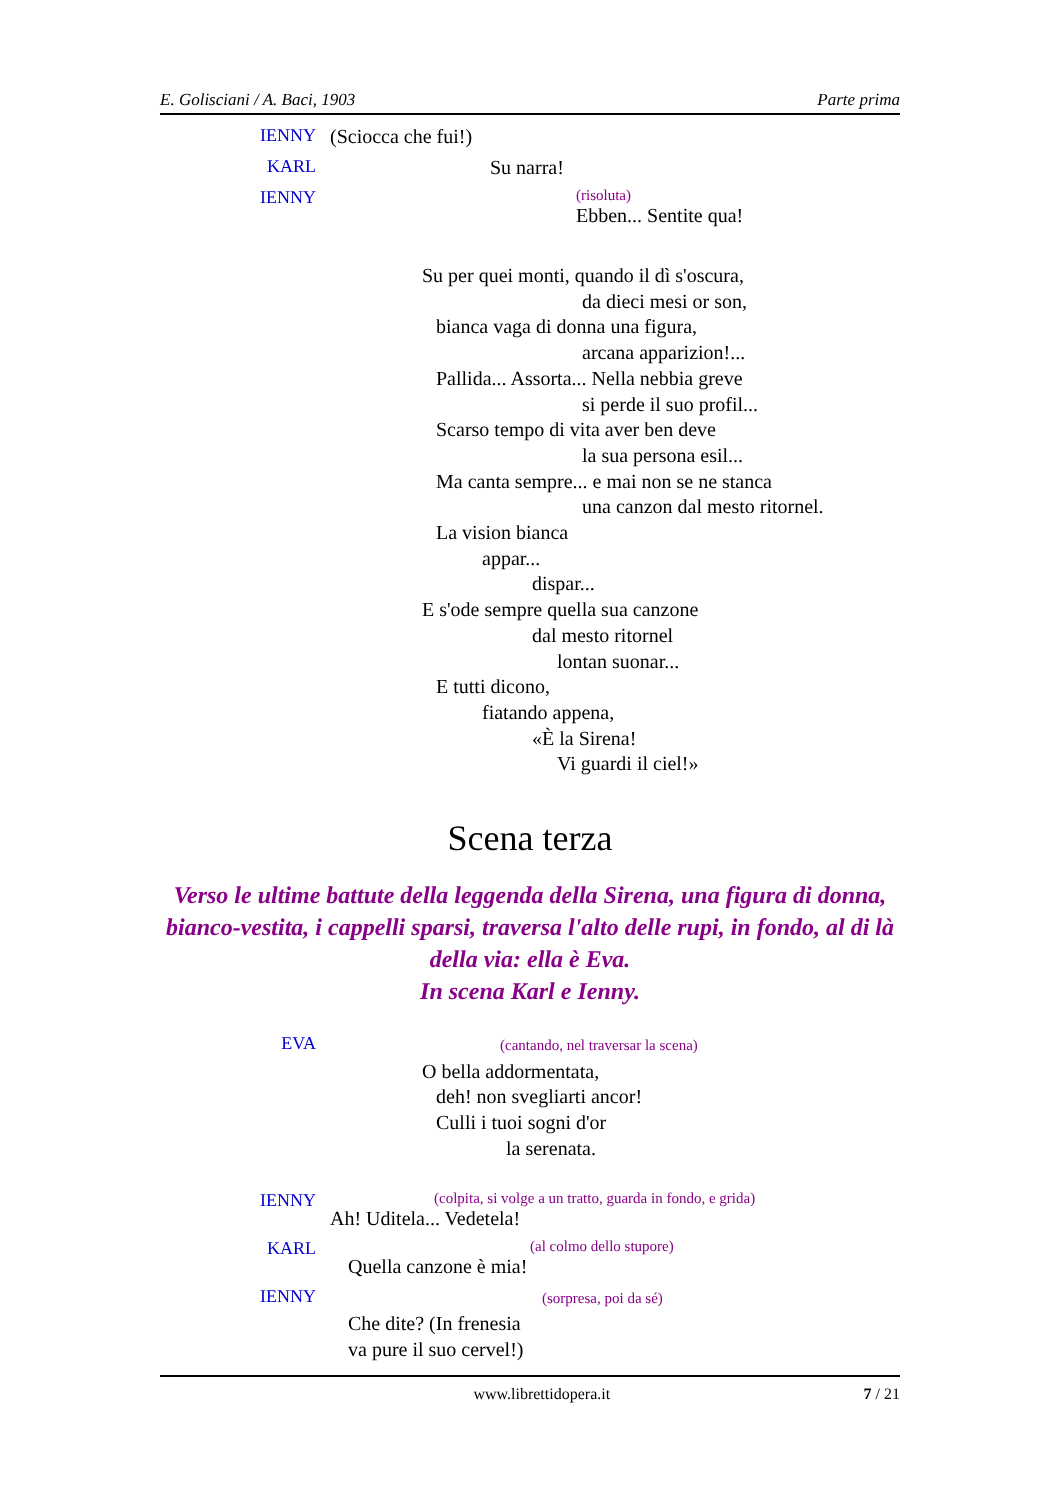E. Golisciani / A. Baci, 1903 Parte prima
IENNY (Sciocca che fui!)
KARL Su narra!
IENNY
(risoluta)
Ebben... Sentite qua!
Su per quei monti, quando il dì s'oscura,
da dieci mesi or son,
bianca vaga di donna una figura,
arcana apparizion!...
Pallida... Assorta... Nella nebbia greve
si perde il suo profil...
Scarso tempo di vita aver ben deve
la sua persona esil...
Ma canta sempre... e mai non se ne stanca
una canzon dal mesto ritornel.
La vision bianca
appar...
dispar...
E s'ode sempre quella sua canzone
dal mesto ritornel
lontan suonar...
E tutti dicono,
fiatando appena,
«È la Sirena!
Vi guardi il ciel!»
Scena terza
Verso le ultime battute della leggenda della Sirena, una figura di donna, bianco-vestita, i cappelli sparsi, traversa l'alto delle rupi, in fondo, al di là della via: ella è Eva.
In scena Karl e Ienny.
EVA
(cantando, nel traversar la scena)
O bella addormentata,
deh! non svegliarti ancor!
Culli i tuoi sogni d'or
la serenata.
IENNY
(colpita, si volge a un tratto, guarda in fondo, e grida)
Ah! Uditela... Vedetela!
KARL
(al colmo dello stupore)
Quella canzone è mia!
IENNY
(sorpresa, poi da sé)
Che dite? (In frenesia
va pure il suo cervel!)
www.librettidopera.it 7 / 21